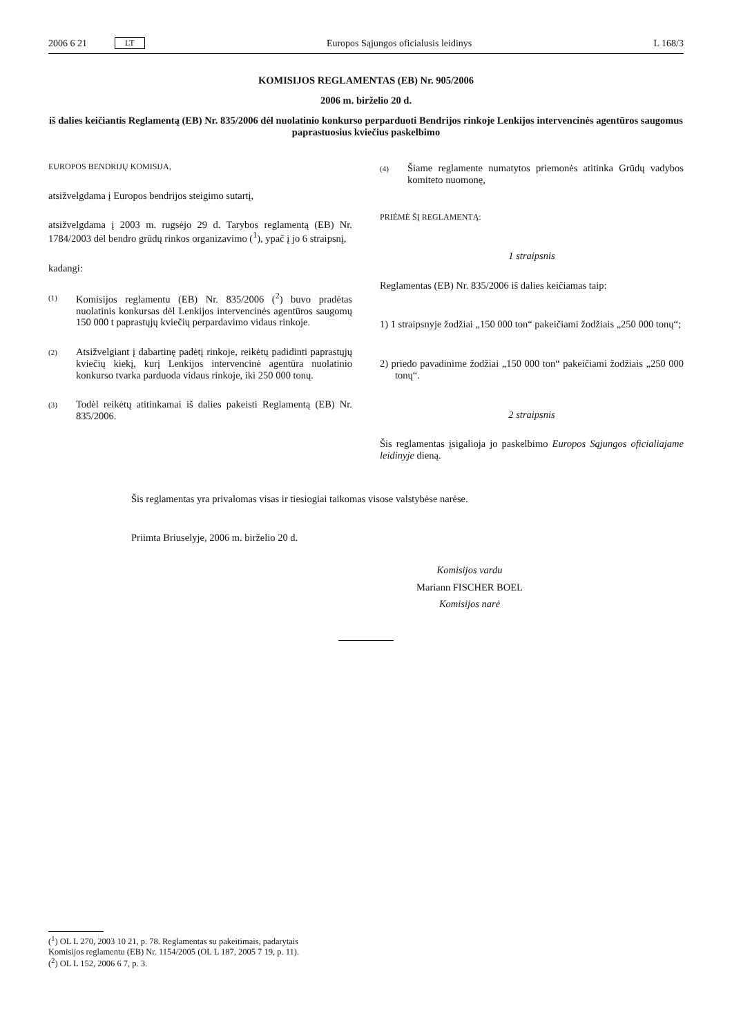2006 6 21 LT Europos Sąjungos oficialusis leidinys L 168/3
KOMISIJOS REGLAMENTAS (EB) Nr. 905/2006
2006 m. birželio 20 d.
iš dalies keičiantis Reglamentą (EB) Nr. 835/2006 dėl nuolatinio konkurso perparduoti Bendrijos rinkoje Lenkijos intervencinės agentūros saugomus paprastuosius kviečius paskelbimo
EUROPOS BENDRIJŲ KOMISIJA,
atsižvelgdama į Europos bendrijos steigimo sutartį,
atsižvelgdama į 2003 m. rugsėjo 29 d. Tarybos reglamentą (EB) Nr. 1784/2003 dėl bendro grūdų rinkos organizavimo (<sup>1</sup>), ypač į jo 6 straipsnį,
kadangi:
(1)
Komisijos reglamentu (EB) Nr. 835/2006 (<sup>2</sup>) buvo pradėtas nuolatinis konkursas dėl Lenkijos intervencinės agentūros saugomų 150 000 t paprastųjų kviečių perpardavimo vidaus rinkoje.
(2)
Atsižvelgiant į dabartinę padėtį rinkoje, reikėtų padidinti paprastųjų kviečių kiekį, kurį Lenkijos intervencinė agentūra nuolatinio konkurso tvarka parduoda vidaus rinkoje, iki 250 000 tonų.
(3)
Todėl reikėtų atitinkamai iš dalies pakeisti Reglamentą (EB) Nr. 835/2006.
(4)
Šiame reglamente numatytos priemonės atitinka Grūdų vadybos komiteto nuomonę,
PRIĖMĖ ŠĮ REGLAMENTĄ:
1 straipsnis
Reglamentas (EB) Nr. 835/2006 iš dalies keičiamas taip:
1) 1 straipsnyje žodžiai „150 000 ton“ pakeičiami žodžiais „250 000 tonų“;
2) priedo pavadinime žodžiai „150 000 ton“ pakeičiami žodžiais „250 000 tonų“.
2 straipsnis
Šis reglamentas įsigalioja jo paskelbimo Europos Sąjungos oficialiajame leidinyje dieną.
Šis reglamentas yra privalomas visas ir tiesiogiai taikomas visose valstybėse narėse.
Priimta Briuselyje, 2006 m. birželio 20 d.
Komisijos vardu
Mariann FISCHER BOEL
Komisijos narė
(<sup>1</sup>) OL L 270, 2003 10 21, p. 78. Reglamentas su pakeitimais, padarytais Komisijos reglamentu (EB) Nr. 1154/2005 (OL L 187, 2005 7 19, p. 11).
(<sup>2</sup>) OL L 152, 2006 6 7, p. 3.